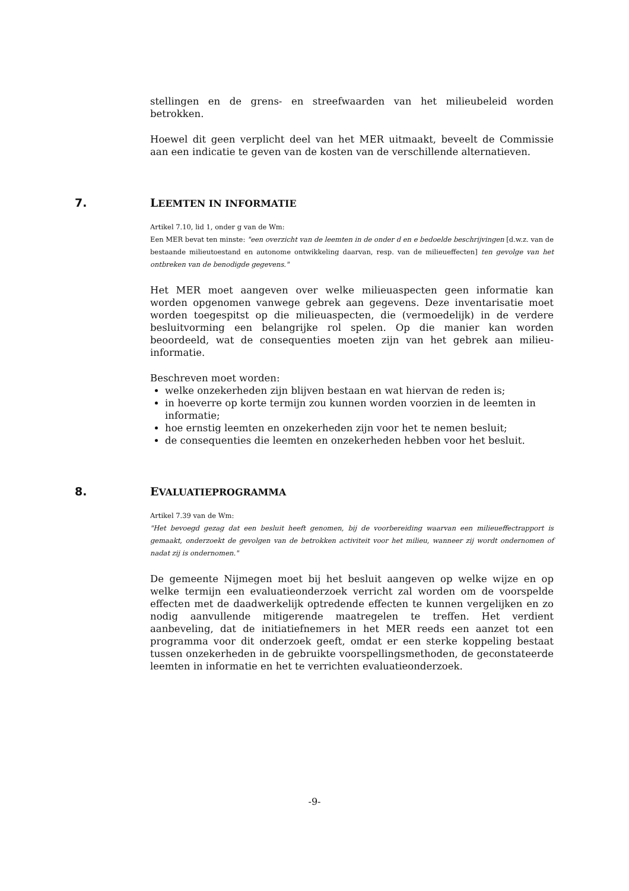stellingen en de grens- en streefwaarden van het milieubeleid worden betrokken.
Hoewel dit geen verplicht deel van het MER uitmaakt, beveelt de Commissie aan een indicatie te geven van de kosten van de verschillende alternatieven.
7. LEEMTEN IN INFORMATIE
Artikel 7.10, lid 1, onder g van de Wm:
Een MER bevat ten minste: "een overzicht van de leemten in de onder d en e bedoelde beschrijvingen [d.w.z. van de bestaande milieutoestand en autonome ontwikkeling daarvan, resp. van de milieueffecten] ten gevolge van het ontbreken van de benodigde gegevens."
Het MER moet aangeven over welke milieuaspecten geen informatie kan worden opgenomen vanwege gebrek aan gegevens. Deze inventarisatie moet worden toegespitst op die milieuaspecten, die (vermoedelijk) in de verdere besluitvorming een belangrijke rol spelen. Op die manier kan worden beoordeeld, wat de consequenties moeten zijn van het gebrek aan milieu-informatie.
Beschreven moet worden:
welke onzekerheden zijn blijven bestaan en wat hiervan de reden is;
in hoeverre op korte termijn zou kunnen worden voorzien in de leemten in informatie;
hoe ernstig leemten en onzekerheden zijn voor het te nemen besluit;
de consequenties die leemten en onzekerheden hebben voor het besluit.
8. EVALUATIEPROGRAMMA
Artikel 7.39 van de Wm:
"Het bevoegd gezag dat een besluit heeft genomen, bij de voorbereiding waarvan een milieueffectrapport is gemaakt, onderzoekt de gevolgen van de betrokken activiteit voor het milieu, wanneer zij wordt ondernomen of nadat zij is ondernomen."
De gemeente Nijmegen moet bij het besluit aangeven op welke wijze en op welke termijn een evaluatieonderzoek verricht zal worden om de voorspelde effecten met de daadwerkelijk optredende effecten te kunnen vergelijken en zo nodig aanvullende mitigerende maatregelen te treffen. Het verdient aanbeveling, dat de initiatiefnemers in het MER reeds een aanzet tot een programma voor dit onderzoek geeft, omdat er een sterke koppeling bestaat tussen onzekerheden in de gebruikte voorspellingsmethoden, de geconstateerde leemten in informatie en het te verrichten evaluatieonderzoek.
-9-